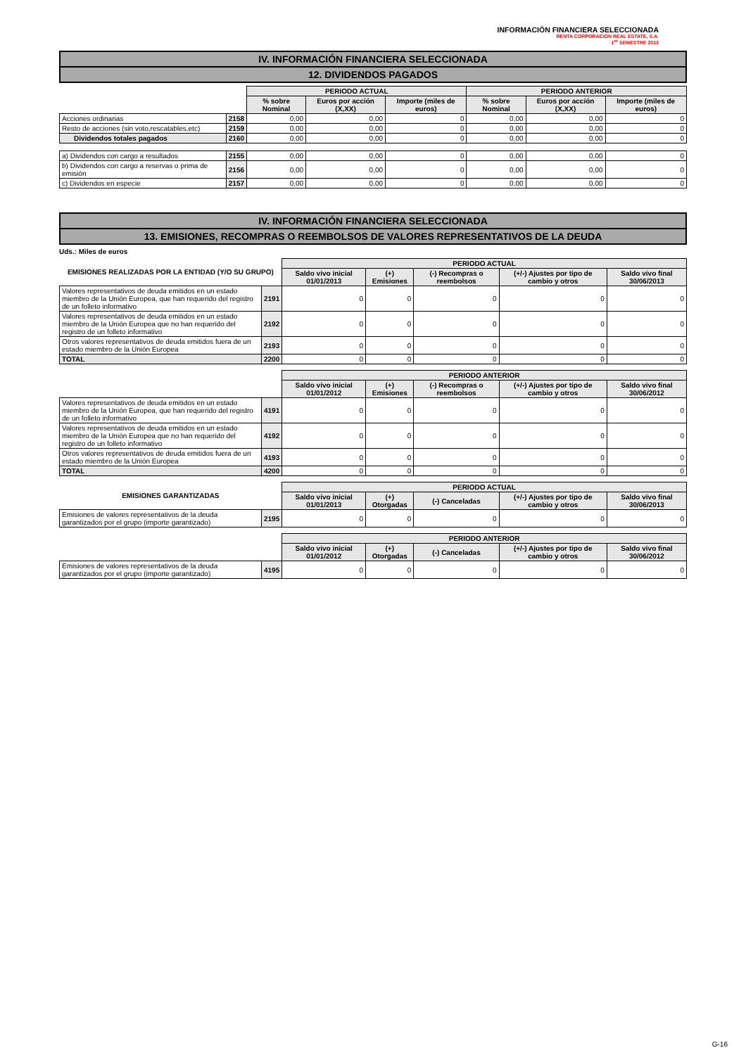INFORMACIÓN FINANCIERA SELECCIONADA
RENTA CORPORACION REAL ESTATE, S.A.
1<sup>er</sup> SEMESTRE 2013
IV. INFORMACIÓN FINANCIERA SELECCIONADA
12. DIVIDENDOS PAGADOS
| | | PERIODO ACTUAL | | | PERIODO ANTERIOR | | |
| | | % sobre Nominal | Euros por acción (X,XX) | Importe (miles de euros) | % sobre Nominal | Euros por acción (X,XX) | Importe (miles de euros) |
| Acciones ordinarias | 2158 | 0,00 | 0,00 | 0 | 0,00 | 0,00 | 0 |
| Resto de acciones (sin voto,rescatables,etc) | 2159 | 0,00 | 0,00 | 0 | 0,00 | 0,00 | 0 |
| Dividendos totales pagados | 2160 | 0,00 | 0,00 | 0 | 0,00 | 0,00 | 0 |
| a) Dividendos con cargo a resultados | 2155 | 0,00 | 0,00 | 0 | 0,00 | 0,00 | 0 |
| b) Dividendos con cargo a reservas o prima de emisión | 2156 | 0,00 | 0,00 | 0 | 0,00 | 0,00 | 0 |
| c) Dividendos en especie | 2157 | 0,00 | 0,00 | 0 | 0,00 | 0,00 | 0 |
IV. INFORMACIÓN FINANCIERA SELECCIONADA
13. EMISIONES, RECOMPRAS O REEMBOLSOS DE VALORES REPRESENTATIVOS DE LA DEUDA
Uds.: Miles de euros
| EMISIONES REALIZADAS POR LA ENTIDAD (Y/O SU GRUPO) | | PERIODO ACTUAL | | | | |
| | | Saldo vivo inicial 01/01/2013 | (+) Emisiones | (-) Recompras o reembolsos | (+/-) Ajustes por tipo de cambio y otros | Saldo vivo final 30/06/2013 |
| Valores representativos de deuda emitidos en un estado miembro de la Unión Europea, que han requerido del registro de un folleto informativo | 2191 | 0 | 0 | 0 | 0 | 0 |
| Valores representativos de deuda emitidos en un estado miembro de la Unión Europea que no han requerido del registro de un folleto informativo | 2192 | 0 | 0 | 0 | 0 | 0 |
| Otros valores representativos de deuda emitidos fuera de un estado miembro de la Unión Europea | 2193 | 0 | 0 | 0 | 0 | 0 |
| TOTAL | 2200 | 0 | 0 | 0 | 0 | 0 |
| | | PERIODO ANTERIOR | | | | |
| | | Saldo vivo inicial 01/01/2012 | (+) Emisiones | (-) Recompras o reembolsos | (+/-) Ajustes por tipo de cambio y otros | Saldo vivo final 30/06/2012 |
| Valores representativos de deuda emitidos en un estado miembro de la Unión Europea, que han requerido del registro de un folleto informativo | 4191 | 0 | 0 | 0 | 0 | 0 |
| Valores representativos de deuda emitidos en un estado miembro de la Unión Europea que no han requerido del registro de un folleto informativo | 4192 | 0 | 0 | 0 | 0 | 0 |
| Otros valores representativos de deuda emitidos fuera de un estado miembro de la Unión Europea | 4193 | 0 | 0 | 0 | 0 | 0 |
| TOTAL | 4200 | 0 | 0 | 0 | 0 | 0 |
| EMISIONES GARANTIZADAS | | PERIODO ACTUAL | | | | |
| | | Saldo vivo inicial 01/01/2013 | (+) Otorgadas | (-) Canceladas | (+/-) Ajustes por tipo de cambio y otros | Saldo vivo final 30/06/2013 |
| Emisiones de valores representativos de la deuda garantizados por el grupo (importe garantizado) | 2195 | 0 | 0 | 0 | 0 | 0 |
| | | PERIODO ANTERIOR | | | | |
| | | Saldo vivo inicial 01/01/2012 | (+) Otorgadas | (-) Canceladas | (+/-) Ajustes por tipo de cambio y otros | Saldo vivo final 30/06/2012 |
| Emisiones de valores representativos de la deuda garantizados por el grupo (importe garantizado) | 4195 | 0 | 0 | 0 | 0 | 0 |
G-16